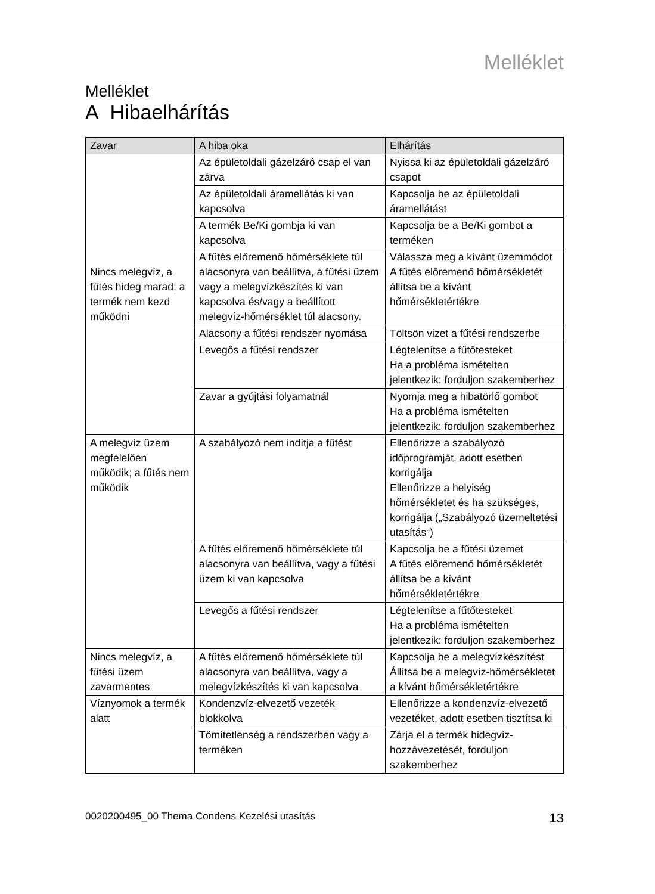Melléklet
Melléklet
A Hibaelhárítás
| Zavar | A hiba oka | Elhárítás |
| --- | --- | --- |
| Nincs melegvíz, a fűtés hideg marad; a termék nem kezd működni | Az épületoldali gázelzáró csap el van zárva | Nyissa ki az épületoldali gázelzáró csapot |
| | Az épületoldali áramellátás ki van kapcsolva | Kapcsolja be az épületoldali áramellátást |
| | A termék Be/Ki gombja ki van kapcsolva | Kapcsolja be a Be/Ki gombot a terméken |
| | A fűtés előremenő hőmérséklete túl alacsonyra van beállítva, a fűtési üzem vagy a melegvízkészítés ki van kapcsolva és/vagy a beállított melegvíz-hőmérséklet túl alacsony. | Válassza meg a kívánt üzemmódot A fűtés előremenő hőmérsékletét állítsa be a kívánt hőmérsékletértékre |
| | Alacsony a fűtési rendszer nyomása | Töltsön vizet a fűtési rendszerbe |
| | Levegős a fűtési rendszer | Légtelenítse a fűtőtesteket Ha a probléma ismételten jelentkezik: forduljon szakemberhez |
| | Zavar a gyújtási folyamatnál | Nyomja meg a hibatörlő gombot Ha a probléma ismételten jelentkezik: forduljon szakemberhez |
| A melegvíz üzem megfelelően működik; a fűtés nem működik | A szabályozó nem indítja a fűtést | Ellenőrizze a szabályozó időprogramját, adott esetben korrigálja Ellenőrizze a helyiség hőmérsékletet és ha szükséges, korrigálja („Szabályozó üzemeltetési utasítás“) |
| | A fűtés előremenő hőmérséklete túl alacsonyra van beállítva, vagy a fűtési üzem ki van kapcsolva | Kapcsolja be a fűtési üzemet A fűtés előremenő hőmérsékletét állítsa be a kívánt hőmérsékletértékre |
| | Levegős a fűtési rendszer | Légtelenítse a fűtőtesteket Ha a probléma ismételten jelentkezik: forduljon szakemberhez |
| Nincs melegvíz, a fűtési üzem zavarmentes | A fűtés előremenő hőmérséklete túl alacsonyra van beállítva, vagy a melegvízkészítés ki van kapcsolva | Kapcsolja be a melegvízkészítést Állítsa be a melegvíz-hőmérsékletet a kívánt hőmérsékletértékre |
| Víznyomok a termék alatt | Kondenzvíz-elvezető vezeték blokkolva | Ellenőrizze a kondenzvíz-elvezető vezetéket, adott esetben tisztítsa ki |
| | Tömítetlenség a rendszerben vagy a terméken | Zárja el a termék hidegvíz-hozzávezetését, forduljon szakemberhez |
0020200495_00 Thema Condens Kezelési utasítás 13